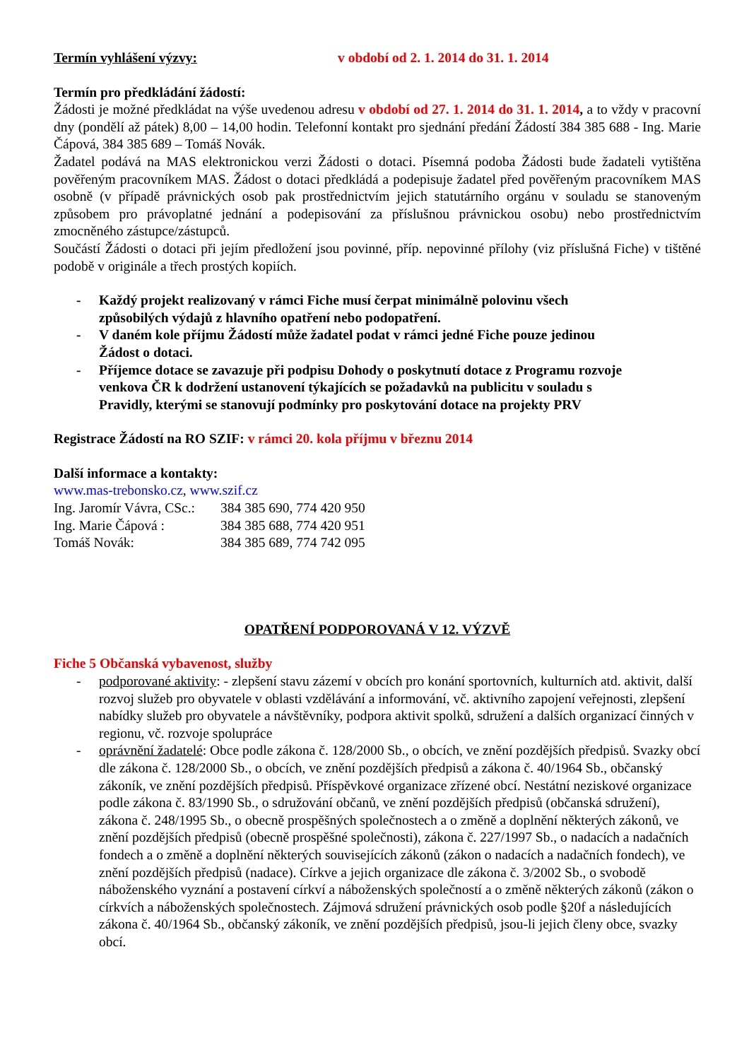Termín vyhlášení výzvy: v období od 2. 1. 2014 do 31. 1. 2014
Termín pro předkládání žádostí:
Žádosti je možné předkládat na výše uvedenou adresu v období od 27. 1. 2014 do 31. 1. 2014, a to vždy v pracovní dny (pondělí až pátek) 8,00 – 14,00 hodin. Telefonní kontakt pro sjednání předání Žádostí 384 385 688 - Ing. Marie Čápová, 384 385 689 – Tomáš Novák.
Žadatel podává na MAS elektronickou verzi Žádosti o dotaci. Písemná podoba Žádosti bude žadateli vytištěna pověřeným pracovníkem MAS. Žádost o dotaci předkládá a podepisuje žadatel před pověřeným pracovníkem MAS osobně (v případě právnických osob pak prostřednictvím jejich statutárního orgánu v souladu se stanoveným způsobem pro právoplatné jednání a podepisování za příslušnou právnickou osobu) nebo prostřednictvím zmocněného zástupce/zástupců.
Součástí Žádosti o dotaci při jejím předložení jsou povinné, příp. nepovinné přílohy (viz příslušná Fiche) v tištěné podobě v originále a třech prostých kopiích.
- Každý projekt realizovaný v rámci Fiche musí čerpat minimálně polovinu všech způsobilých výdajů z hlavního opatření nebo podopatření.
- V daném kole příjmu Žádostí může žadatel podat v rámci jedné Fiche pouze jedinou Žádost o dotaci.
- Příjemce dotace se zavazuje při podpisu Dohody o poskytnutí dotace z Programu rozvoje venkova ČR k dodržení ustanovení týkajících se požadavků na publicitu v souladu s Pravidly, kterými se stanovují podmínky pro poskytování dotace na projekty PRV
Registrace Žádostí na RO SZIF: v rámci 20. kola příjmu v březnu 2014
Další informace a kontakty:
www.mas-trebonsko.cz, www.szif.cz
Ing. Jaromír Vávra, CSc.: 384 385 690, 774 420 950
Ing. Marie Čápová : 384 385 688, 774 420 951
Tomáš Novák: 384 385 689, 774 742 095
OPATŘENÍ PODPOROVANÁ V 12. VÝZVĚ
Fiche 5 Občanská vybavenost, služby
- podporované aktivity: - zlepšení stavu zázemí v obcích pro konání sportovních, kulturních atd. aktivit, další rozvoj služeb pro obyvatele v oblasti vzdělávání a informování, vč. aktivního zapojení veřejnosti, zlepšení nabídky služeb pro obyvatele a návštěvníky, podpora aktivit spolků, sdružení a dalších organizací činných v regionu, vč. rozvoje spolupráce
- oprávnění žadatelé: Obce podle zákona č. 128/2000 Sb., o obcích, ve znění pozdějších předpisů. Svazky obcí dle zákona č. 128/2000 Sb., o obcích, ve znění pozdějších předpisů a zákona č. 40/1964 Sb., občanský zákoník, ve znění pozdějších předpisů. Příspěvkové organizace zřízené obcí. Nestátní neziskové organizace podle zákona č. 83/1990 Sb., o sdružování občanů, ve znění pozdějších předpisů (občanská sdružení), zákona č. 248/1995 Sb., o obecně prospěšných společnostech a o změně a doplnění některých zákonů, ve znění pozdějších předpisů (obecně prospěšné společnosti), zákona č. 227/1997 Sb., o nadacích a nadačních fondech a o změně a doplnění některých souvisejících zákonů (zákon o nadacích a nadačních fondech), ve znění pozdějších předpisů (nadace). Církve a jejich organizace dle zákona č. 3/2002 Sb., o svobodě náboženského vyznání a postavení církví a náboženských společností a o změně některých zákonů (zákon o církvích a náboženských společnostech. Zájmová sdružení právnických osob podle §20f a následujících zákona č. 40/1964 Sb., občanský zákoník, ve znění pozdějších předpisů, jsou-li jejich členy obce, svazky obcí.